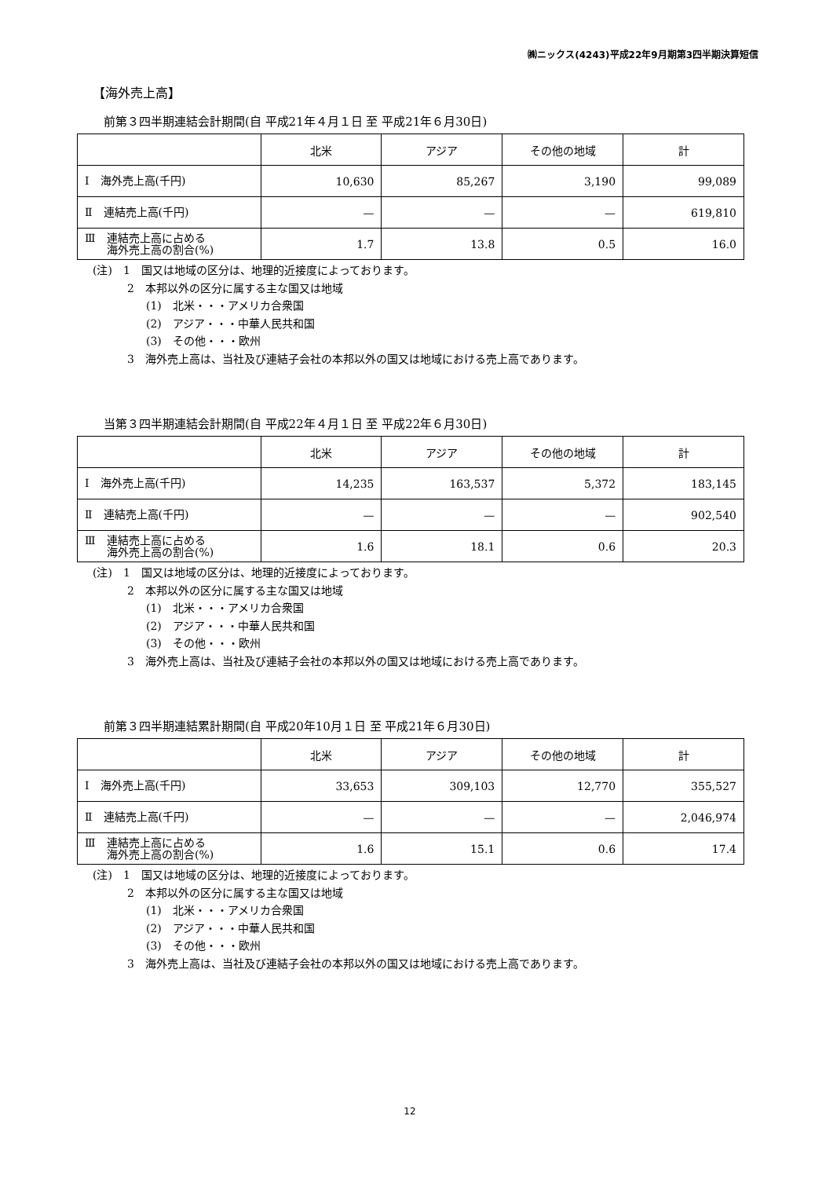㈱ニックス(4243)平成22年9月期第3四半期決算短信
【海外売上高】
前第３四半期連結会計期間(自 平成21年４月１日 至 平成21年６月30日)
| | 北米 | アジア | その他の地域 | 計 |
| --- | --- | --- | --- | --- |
| Ⅰ 海外売上高(千円) | 10,630 | 85,267 | 3,190 | 99,089 |
| Ⅱ 連結売上高(千円) | — | — | — | 619,810 |
| Ⅲ 連結売上高に占める 海外売上高の割合(%) | 1.7 | 13.8 | 0.5 | 16.0 |
(注)　1　国又は地域の区分は、地理的近接度によっております。
2　本邦以外の区分に属する主な国又は地域
(1)　北米・・・アメリカ合衆国
(2)　アジア・・・中華人民共和国
(3)　その他・・・欧州
3　海外売上高は、当社及び連結子会社の本邦以外の国又は地域における売上高であります。
当第３四半期連結会計期間(自 平成22年４月１日 至 平成22年６月30日)
| | 北米 | アジア | その他の地域 | 計 |
| --- | --- | --- | --- | --- |
| Ⅰ 海外売上高(千円) | 14,235 | 163,537 | 5,372 | 183,145 |
| Ⅱ 連結売上高(千円) | — | — | — | 902,540 |
| Ⅲ 連結売上高に占める 海外売上高の割合(%) | 1.6 | 18.1 | 0.6 | 20.3 |
(注)　1　国又は地域の区分は、地理的近接度によっております。
2　本邦以外の区分に属する主な国又は地域
(1)　北米・・・アメリカ合衆国
(2)　アジア・・・中華人民共和国
(3)　その他・・・欧州
3　海外売上高は、当社及び連結子会社の本邦以外の国又は地域における売上高であります。
前第３四半期連結累計期間(自 平成20年10月１日 至 平成21年６月30日)
| | 北米 | アジア | その他の地域 | 計 |
| --- | --- | --- | --- | --- |
| Ⅰ 海外売上高(千円) | 33,653 | 309,103 | 12,770 | 355,527 |
| Ⅱ 連結売上高(千円) | — | — | — | 2,046,974 |
| Ⅲ 連結売上高に占める 海外売上高の割合(%) | 1.6 | 15.1 | 0.6 | 17.4 |
(注)　1　国又は地域の区分は、地理的近接度によっております。
2　本邦以外の区分に属する主な国又は地域
(1)　北米・・・アメリカ合衆国
(2)　アジア・・・中華人民共和国
(3)　その他・・・欧州
3　海外売上高は、当社及び連結子会社の本邦以外の国又は地域における売上高であります。
12